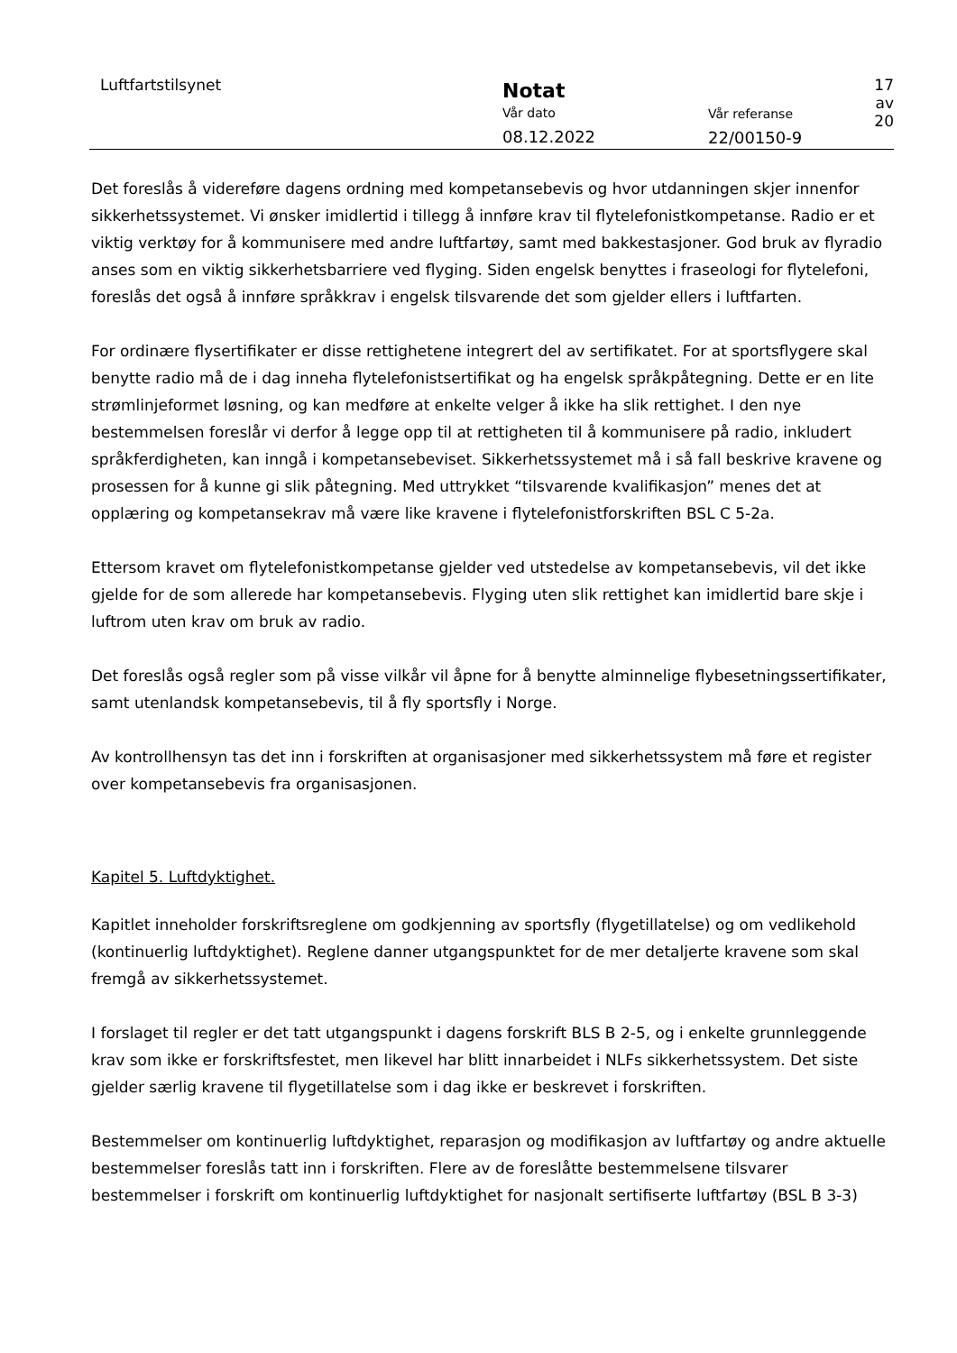Luftfartstilsynet
Notat
Vår dato
08.12.2022
Vår referanse
22/00150-9
17 av 20
Det foreslås å videreføre dagens ordning med kompetansebevis og hvor utdanningen skjer innenfor sikkerhetssystemet. Vi ønsker imidlertid i tillegg å innføre krav til flytelefonistkompetanse. Radio er et viktig verktøy for å kommunisere med andre luftfartøy, samt med bakkestasjoner. God bruk av flyradio anses som en viktig sikkerhetsbarriere ved flyging. Siden engelsk benyttes i fraseologi for flytelefoni, foreslås det også å innføre språkkrav i engelsk tilsvarende det som gjelder ellers i luftfarten.
For ordinære flysertifikater er disse rettighetene integrert del av sertifikatet. For at sportsflygere skal benytte radio må de i dag inneha flytelefonistsertifikat og ha engelsk språkpåtegning. Dette er en lite strømlinjeformet løsning, og kan medføre at enkelte velger å ikke ha slik rettighet. I den nye bestemmelsen foreslår vi derfor å legge opp til at rettigheten til å kommunisere på radio, inkludert språkferdigheten, kan inngå i kompetansebeviset. Sikkerhetssystemet må i så fall beskrive kravene og prosessen for å kunne gi slik påtegning. Med uttrykket “tilsvarende kvalifikasjon” menes det at opplæring og kompetansekrav må være like kravene i flytelefonistforskriften BSL C 5-2a.
Ettersom kravet om flytelefonistkompetanse gjelder ved utstedelse av kompetansebevis, vil det ikke gjelde for de som allerede har kompetansebevis. Flyging uten slik rettighet kan imidlertid bare skje i luftrom uten krav om bruk av radio.
Det foreslås også regler som på visse vilkår vil åpne for å benytte alminnelige flybesetningssertifikater, samt utenlandsk kompetansebevis, til å fly sportsfly i Norge.
Av kontrollhensyn tas det inn i forskriften at organisasjoner med sikkerhetssystem må føre et register over kompetansebevis fra organisasjonen.
Kapitel 5. Luftdyktighet.
Kapitlet inneholder forskriftsreglene om godkjenning av sportsfly (flygetillatelse) og om vedlikehold (kontinuerlig luftdyktighet). Reglene danner utgangspunktet for de mer detaljerte kravene som skal fremgå av sikkerhetssystemet.
I forslaget til regler er det tatt utgangspunkt i dagens forskrift BLS B 2-5, og i enkelte grunnleggende krav som ikke er forskriftsfestet, men likevel har blitt innarbeidet i NLFs sikkerhetssystem. Det siste gjelder særlig kravene til flygetillatelse som i dag ikke er beskrevet i forskriften.
Bestemmelser om kontinuerlig luftdyktighet, reparasjon og modifikasjon av luftfartøy og andre aktuelle bestemmelser foreslås tatt inn i forskriften. Flere av de foreslåtte bestemmelsene tilsvarer bestemmelser i forskrift om kontinuerlig luftdyktighet for nasjonalt sertifiserte luftfartøy (BSL B 3-3)